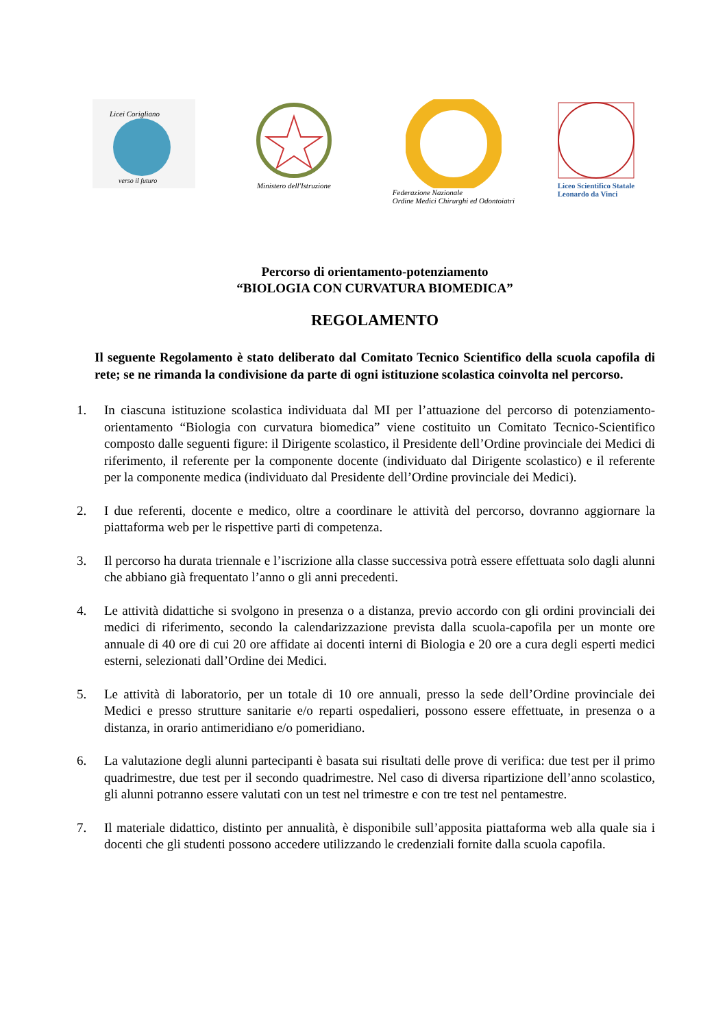Licei Corigliano
verso il futuro
Ministero dell'Istruzione Federazione Nazionale
Ordine Medici Chirurghi ed Odontoiatri
Liceo Scientifico Statale
Leonardo da Vinci
Percorso di orientamento-potenziamento
“BIOLOGIA CON CURVATURA BIOMEDICA”
REGOLAMENTO
Il seguente Regolamento è stato deliberato dal Comitato Tecnico Scientifico della scuola capofila di rete; se ne rimanda la condivisione da parte di ogni istituzione scolastica coinvolta nel percorso.
1. In ciascuna istituzione scolastica individuata dal MI per l’attuazione del percorso di potenziamento-orientamento “Biologia con curvatura biomedica” viene costituito un Comitato Tecnico-Scientifico composto dalle seguenti figure: il Dirigente scolastico, il Presidente dell’Ordine provinciale dei Medici di riferimento, il referente per la componente docente (individuato dal Dirigente scolastico) e il referente per la componente medica (individuato dal Presidente dell’Ordine provinciale dei Medici).
2. I due referenti, docente e medico, oltre a coordinare le attività del percorso, dovranno aggiornare la piattaforma web per le rispettive parti di competenza.
3. Il percorso ha durata triennale e l’iscrizione alla classe successiva potrà essere effettuata solo dagli alunni che abbiano già frequentato l’anno o gli anni precedenti.
4. Le attività didattiche si svolgono in presenza o a distanza, previo accordo con gli ordini provinciali dei medici di riferimento, secondo la calendarizzazione prevista dalla scuola-capofila per un monte ore annuale di 40 ore di cui 20 ore affidate ai docenti interni di Biologia e 20 ore a cura degli esperti medici esterni, selezionati dall’Ordine dei Medici.
5. Le attività di laboratorio, per un totale di 10 ore annuali, presso la sede dell’Ordine provinciale dei Medici e presso strutture sanitarie e/o reparti ospedalieri, possono essere effettuate, in presenza o a distanza, in orario antimeridiano e/o pomeridiano.
6. La valutazione degli alunni partecipanti è basata sui risultati delle prove di verifica: due test per il primo quadrimestre, due test per il secondo quadrimestre. Nel caso di diversa ripartizione dell’anno scolastico, gli alunni potranno essere valutati con un test nel trimestre e con tre test nel pentamestre.
7. Il materiale didattico, distinto per annualità, è disponibile sull’apposita piattaforma web alla quale sia i docenti che gli studenti possono accedere utilizzando le credenziali fornite dalla scuola capofila.